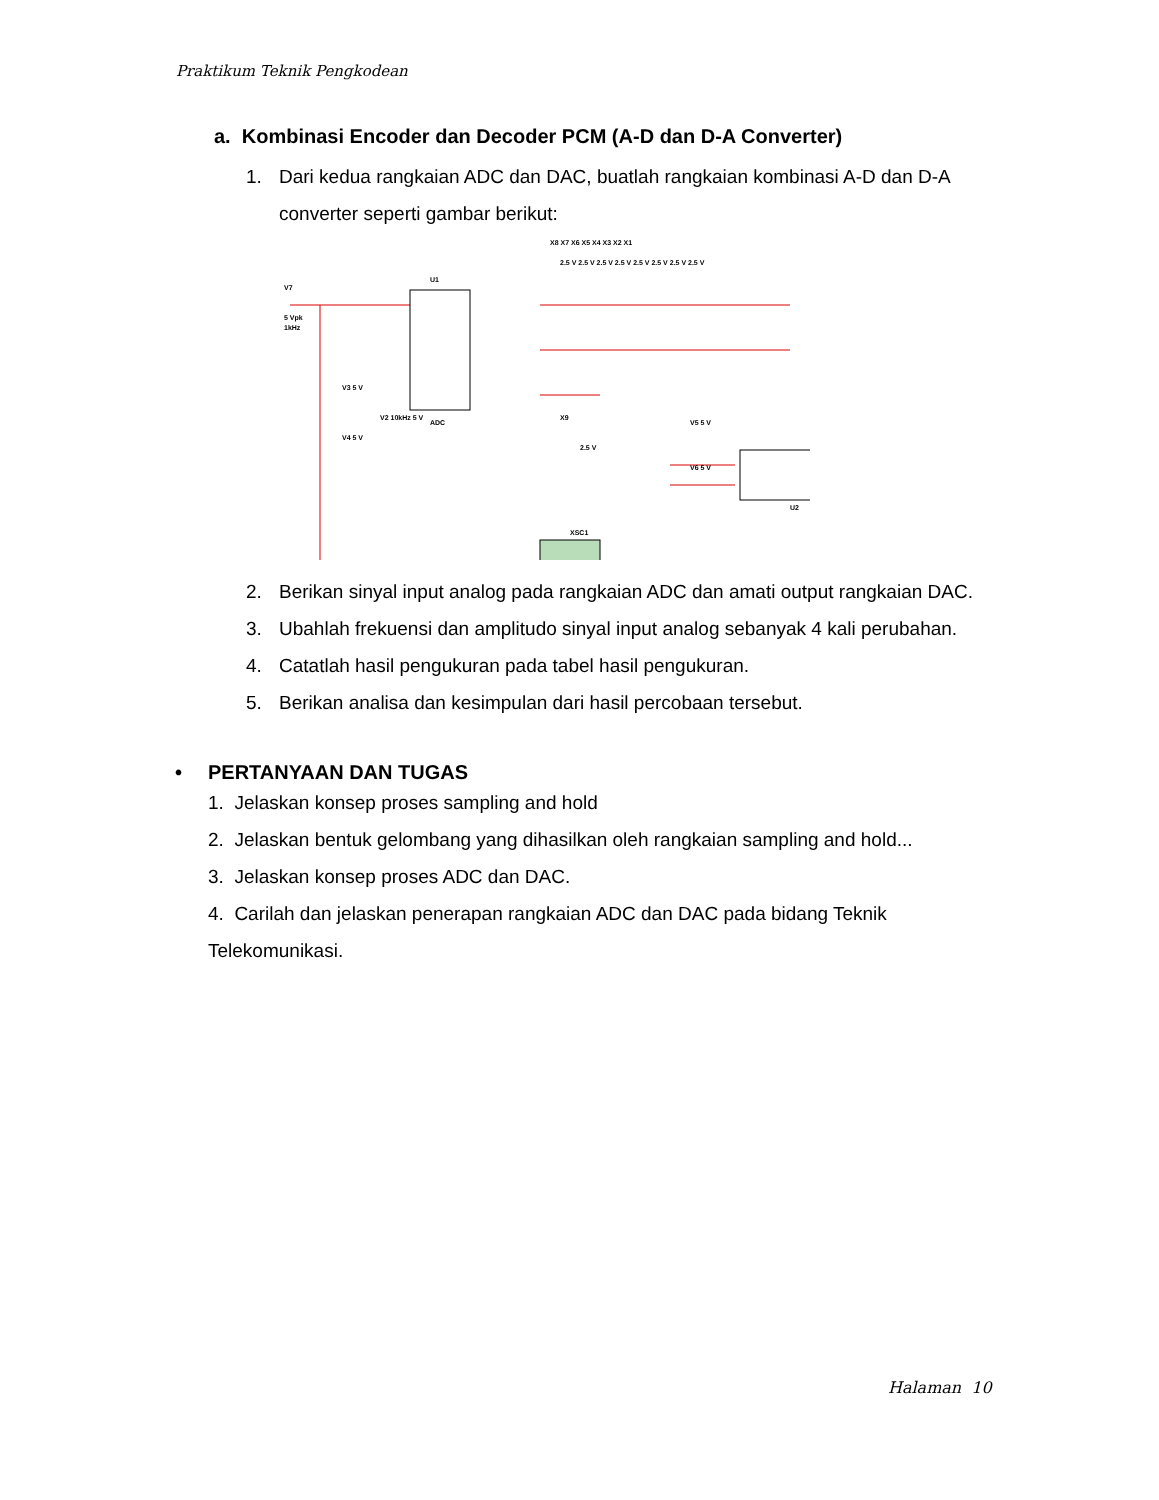Praktikum Teknik Pengkodean
a. Kombinasi Encoder dan Decoder PCM (A-D dan D-A Converter)
1. Dari kedua rangkaian ADC dan DAC, buatlah rangkaian kombinasi A-D dan D-A converter seperti gambar berikut:
V7
5 Vpk
1kHz
U1
ADC
V3 5 V
V4 5 V
V2 10kHz 5 V
X9
2.5 V
V5 5 V
V6 5 V
U2
XSC1
X8 X7 X6 X5 X4 X3 X2 X1
2.5 V 2.5 V 2.5 V 2.5 V 2.5 V 2.5 V 2.5 V 2.5 V
2. Berikan sinyal input analog pada rangkaian ADC dan amati output rangkaian DAC.
3. Ubahlah frekuensi dan amplitudo sinyal input analog sebanyak 4 kali perubahan.
4. Catatlah hasil pengukuran pada tabel hasil pengukuran.
5. Berikan analisa dan kesimpulan dari hasil percobaan tersebut.
• PERTANYAAN DAN TUGAS
1. Jelaskan konsep proses sampling and hold
2. Jelaskan bentuk gelombang yang dihasilkan oleh rangkaian sampling and hold...
3. Jelaskan konsep proses ADC dan DAC.
4. Carilah dan jelaskan penerapan rangkaian ADC dan DAC pada bidang Teknik Telekomunikasi.
Halaman 10